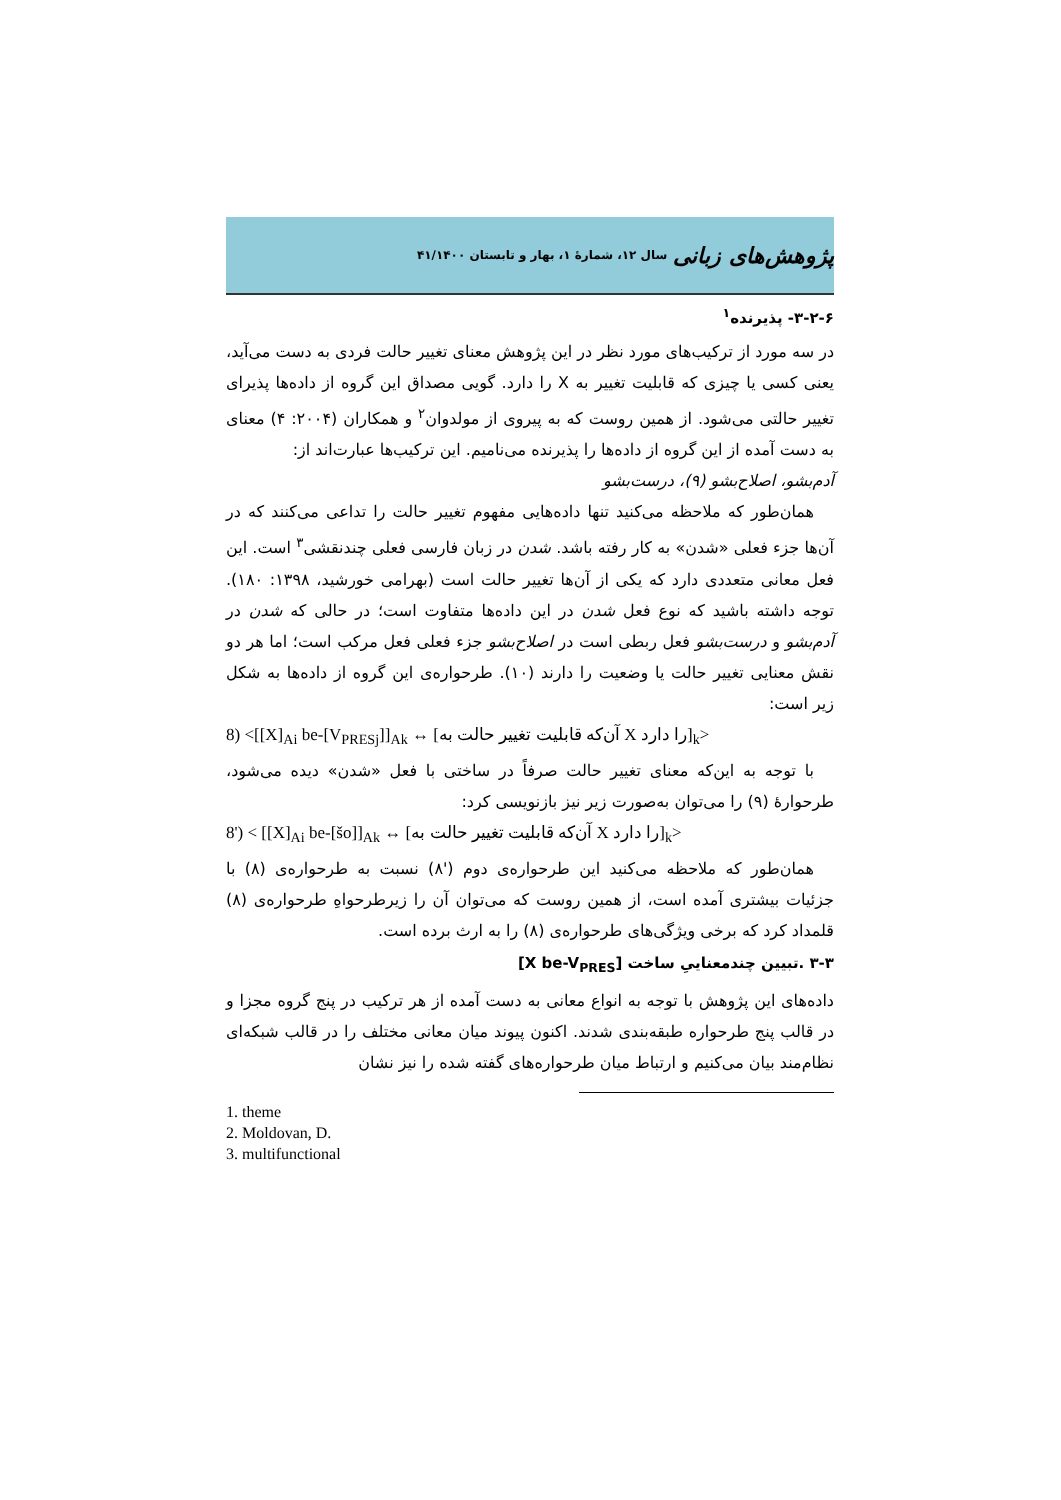پژوهش‌های زبانی سال ۱۲، شمارهٔ ۱، بهار و تابستان ۴۱/۱۴۰۰
۳-۲-۶- پذیرنده<sup>۱</sup>
در سه مورد از ترکیب‌های مورد نظر در این پژوهش معنای تغییر حالت فردی به دست می‌آید، یعنی کسی یا چیزی که قابلیت تغییر به X را دارد. گویی مصداق این گروه از داده‌ها پذیرای تغییر حالتی می‌شود. از همین روست که به پیروی از مولدوان<sup>۲</sup> و همکاران (۲۰۰۴: ۴) معنای به دست آمده از این گروه از داده‌ها را پذیرنده می‌نامیم. این ترکیب‌ها عبارت‌اند از:
آدم‌بشو، اصلاح‌بشو (۹)، درست‌بشو
همان‌طور که ملاحظه می‌کنید تنها داده‌هایی مفهوم تغییر حالت را تداعی می‌کنند که در آن‌ها جزء فعلی «شدن» به کار رفته باشد. شدن در زبان فارسی فعلی چندنقشی<sup>۳</sup> است. این فعل معانی متعددی دارد که یکی از آن‌ها تغییر حالت است (بهرامی خورشید، ۱۳۹۸: ۱۸۰). توجه داشته باشید که نوع فعل شدن در این داده‌ها متفاوت است؛ در حالی که شدن در آدم‌بشو و درست‌بشو فعل ربطی است در اصلاح‌بشو جزء فعلی فعل مرکب است؛ اما هر دو نقش معنایی تغییر حالت یا وضعیت را دارند (۱۰). طرحواره‌ی این گروه از داده‌ها به شکل زیر است:
8) <[[X]<sub>Ai</sub> be-[V<sub>PRESj</sub>]]<sub>Ak</sub> ↔ [آن‌که قابلیت تغییر حالت به X را دارد]<sub>k</sub>>
با توجه به این‌که معنای تغییر حالت صرفاً در ساختی با فعل «شدن» دیده می‌شود، طرحوارهٔ (۹) را می‌توان به‌صورت زیر نیز بازنویسی کرد:
8') < [[X]<sub>Ai</sub> be-[šo]]<sub>Ak</sub> ↔ [آن‌که قابلیت تغییر حالت به X را دارد]<sub>k</sub>>
همان‌طور که ملاحظه می‌کنید این طرحواره‌ی دوم ('۸) نسبت به طرحواره‌ی (۸) با جزئیات بیشتری آمده است، از همین روست که می‌توان آن را زیرطرحواهِ طرحواره‌ی (۸) قلمداد کرد که برخی ویژگی‌های طرحواره‌ی (۸) را به ارث برده است.
۳-۳ .تبیین چندمعناییِ ساخت [X be-V<sub>PRES</sub>]
داده‌های این پژوهش با توجه به انواع معانی به دست آمده از هر ترکیب در پنج گروه مجزا و در قالب پنج طرحواره طبقه‌بندی شدند. اکنون پیوند میان معانی مختلف را در قالب شبکه‌ای نظام‌مند بیان می‌کنیم و ارتباط میان طرحواره‌های گفته شده را نیز نشان
1. theme
2. Moldovan, D.
3. multifunctional